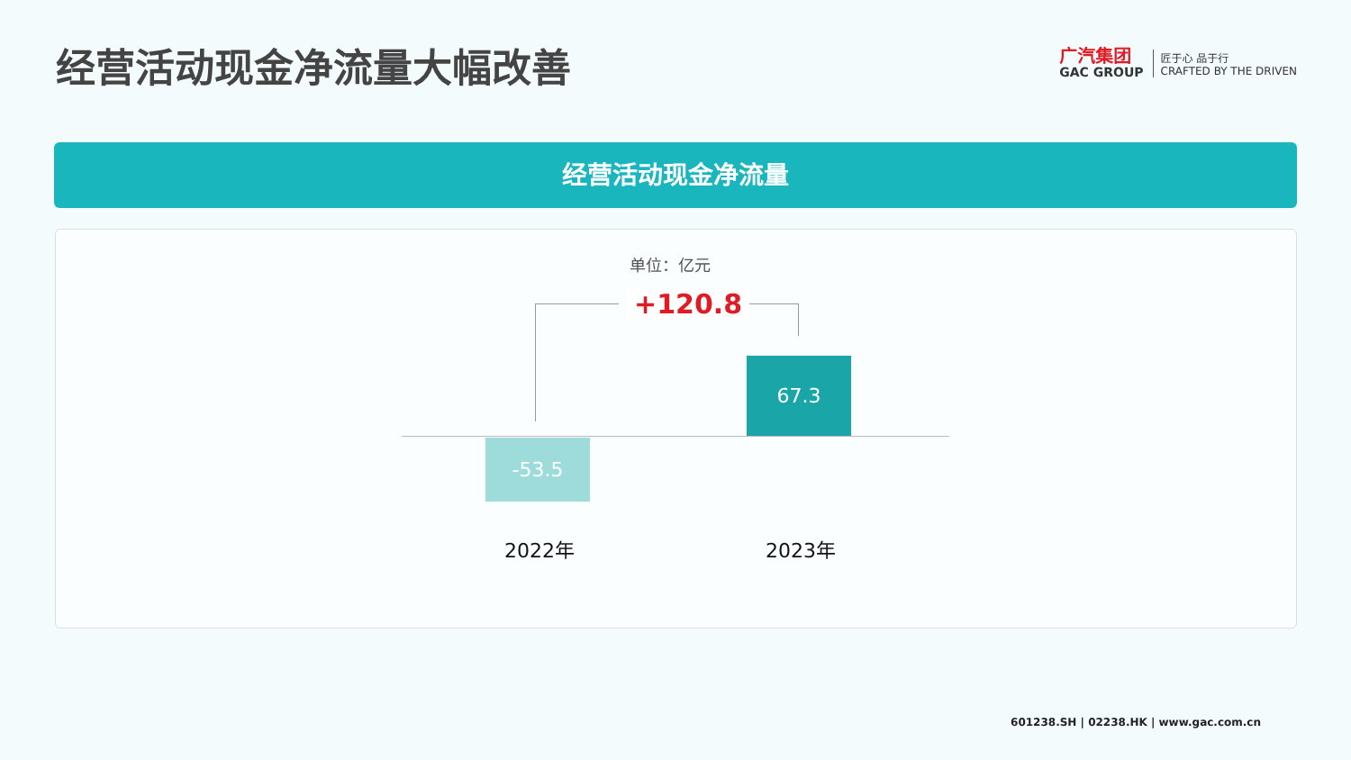经营活动现金净流量大幅改善
广汽集团
GAC GROUP
匠于心 品于行
CRAFTED BY THE DRIVEN
经营活动现金净流量
单位：亿元
+120.8
67.3
-53.5
2022年 2023年
601238.SH | 02238.HK | www.gac.com.cn